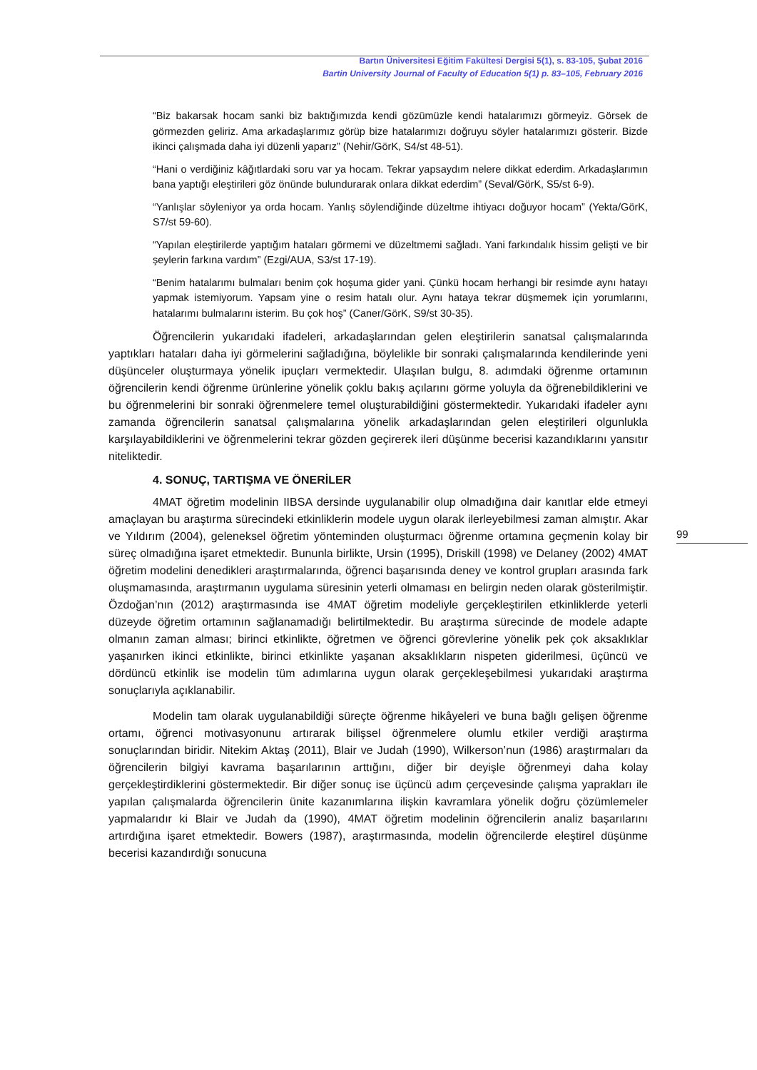Bartın Üniversitesi Eğitim Fakültesi Dergisi 5(1), s. 83-105, Şubat 2016
Bartin University Journal of Faculty of Education 5(1) p. 83–105, February 2016
99
“Biz bakarsak hocam sanki biz baktığımızda kendi gözümüzle kendi hatalarımızı görmeyiz. Görsek de görmezden geliriz. Ama arkadaşlarımız görüp bize hatalarımızı doğruyu söyler hatalarımızı gösterir. Bizde ikinci çalışmada daha iyi düzenli yaparız” (Nehir/GörK, S4/st 48-51).
“Hani o verdiğiniz kâğıtlardaki soru var ya hocam. Tekrar yapsaydım nelere dikkat ederdim. Arkadaşlarımın bana yaptığı eleştirileri göz önünde bulundurarak onlara dikkat ederdim” (Seval/GörK, S5/st 6-9).
“Yanlışlar söyleniyor ya orda hocam. Yanlış söylendiğinde düzeltme ihtiyacı doğuyor hocam” (Yekta/GörK, S7/st 59-60).
“Yapılan eleştirilerde yaptığım hataları görmemi ve düzeltmemi sağladı. Yani farkındalık hissim gelişti ve bir şeylerin farkına vardım” (Ezgi/AUA, S3/st 17-19).
“Benim hatalarımı bulmaları benim çok hoşuma gider yani. Çünkü hocam herhangi bir resimde aynı hatayı yapmak istemiyorum. Yapsam yine o resim hatalı olur. Aynı hataya tekrar düşmemek için yorumlarını, hatalarımı bulmalarını isterim. Bu çok hoş” (Caner/GörK, S9/st 30-35).
Öğrencilerin yukarıdaki ifadeleri, arkadaşlarından gelen eleştirilerin sanatsal çalışmalarında yaptıkları hataları daha iyi görmelerini sağladığına, böylelikle bir sonraki çalışmalarında kendilerinde yeni düşünceler oluşturmaya yönelik ipuçları vermektedir. Ulaşılan bulgu, 8. adımdaki öğrenme ortamının öğrencilerin kendi öğrenme ürünlerine yönelik çoklu bakış açılarını görme yoluyla da öğrenebildiklerini ve bu öğrenmelerini bir sonraki öğrenmelere temel oluşturabildiğini göstermektedir. Yukarıdaki ifadeler aynı zamanda öğrencilerin sanatsal çalışmalarına yönelik arkadaşlarından gelen eleştirileri olgunlukla karşılayabildiklerini ve öğrenmelerini tekrar gözden geçirerek ileri düşünme becerisi kazandıklarını yansıtır niteliktedir.
4. SONUÇ, TARTIŞMA VE ÖNERİLER
4MAT öğretim modelinin IIBSA dersinde uygulanabilir olup olmadığına dair kanıtlar elde etmeyi amaçlayan bu araştırma sürecindeki etkinliklerin modele uygun olarak ilerleyebilmesi zaman almıştır. Akar ve Yıldırım (2004), geleneksel öğretim yönteminden oluşturmacı öğrenme ortamına geçmenin kolay bir süreç olmadığına işaret etmektedir. Bununla birlikte, Ursin (1995), Driskill (1998) ve Delaney (2002) 4MAT öğretim modelini denedikleri araştırmalarında, öğrenci başarısında deney ve kontrol grupları arasında fark oluşmamasında, araştırmanın uygulama süresinin yeterli olmaması en belirgin neden olarak gösterilmiştir. Özdoğan’nın (2012) araştırmasında ise 4MAT öğretim modeliyle gerçekleştirilen etkinliklerde yeterli düzeyde öğretim ortamının sağlanamadığı belirtilmektedir. Bu araştırma sürecinde de modele adapte olmanın zaman alması; birinci etkinlikte, öğretmen ve öğrenci görevlerine yönelik pek çok aksaklıklar yaşanırken ikinci etkinlikte, birinci etkinlikte yaşanan aksaklıkların nispeten giderilmesi, üçüncü ve dördüncü etkinlik ise modelin tüm adımlarına uygun olarak gerçekleşebilmesi yukarıdaki araştırma sonuçlarıyla açıklanabilir.
Modelin tam olarak uygulanabildiği süreçte öğrenme hikâyeleri ve buna bağlı gelişen öğrenme ortamı, öğrenci motivasyonunu artırarak bilişsel öğrenmelere olumlu etkiler verdiği araştırma sonuçlarından biridir. Nitekim Aktaş (2011), Blair ve Judah (1990), Wilkerson’nun (1986) araştırmaları da öğrencilerin bilgiyi kavrama başarılarının arttığını, diğer bir deyişle öğrenmeyi daha kolay gerçekleştirdiklerini göstermektedir. Bir diğer sonuç ise üçüncü adım çerçevesinde çalışma yaprakları ile yapılan çalışmalarda öğrencilerin ünite kazanımlarına ilişkin kavramlara yönelik doğru çözümlemeler yapmalarıdır ki Blair ve Judah da (1990), 4MAT öğretim modelinin öğrencilerin analiz başarılarını artırdığına işaret etmektedir. Bowers (1987), araştırmasında, modelin öğrencilerde eleştirel düşünme becerisi kazandırdığı sonucuna